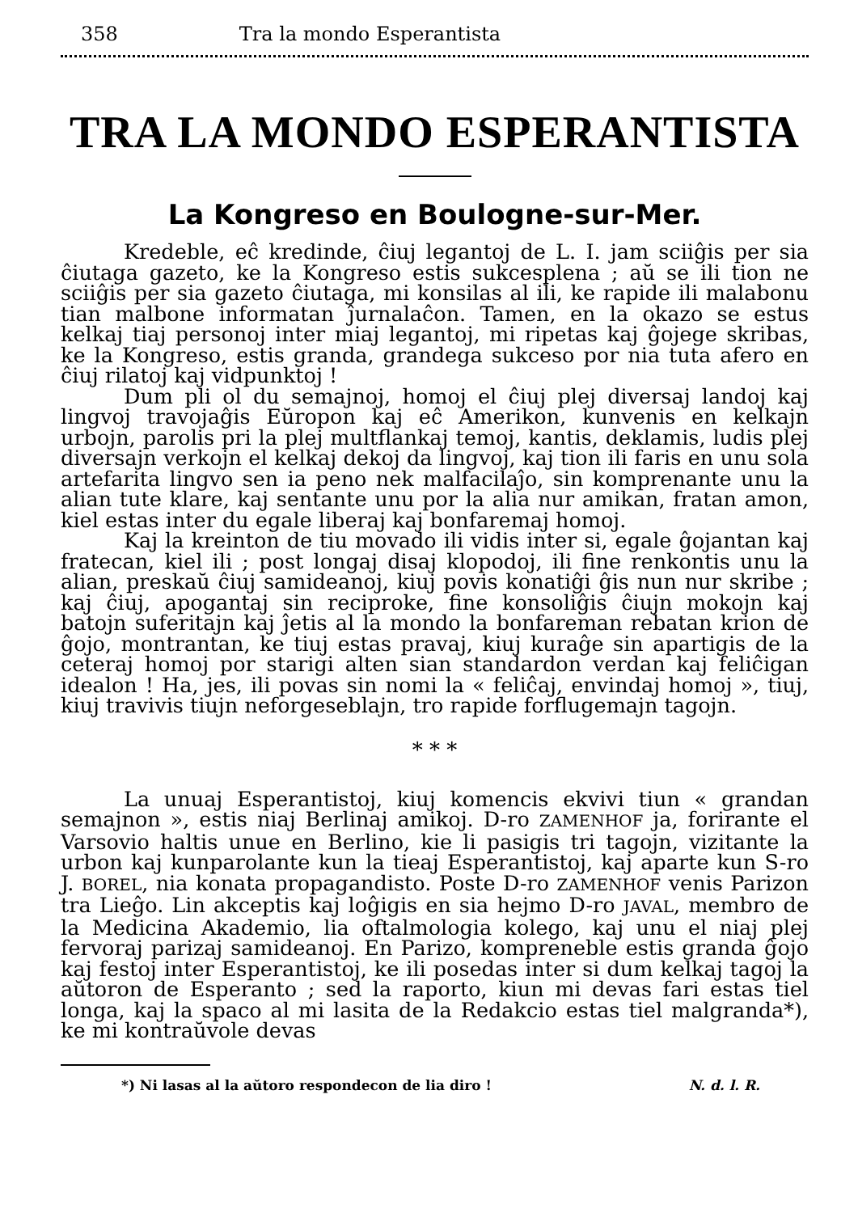358 Tra la mondo Esperantista
TRA LA MONDO ESPERANTISTA
La Kongreso en Boulogne-sur-Mer.
Kredeble, eĉ kredinde, ĉiuj legantoj de L. I. jam sciiĝis per sia ĉiutaga gazeto, ke la Kongreso estis sukcesplena ; aŭ se ili tion ne sciiĝis per sia gazeto ĉiutaga, mi konsilas al ili, ke rapide ili malabonu tian malbone informatan ĵurnalaĉon. Tamen, en la okazo se estus kelkaj tiaj personoj inter miaj legantoj, mi ripetas kaj ĝojege skribas, ke la Kongreso, estis granda, grandega sukceso por nia tuta afero en ĉiuj rilatoj kaj vidpunktoj !
Dum pli ol du semajnoj, homoj el ĉiuj plej diversaj landoj kaj lingvoj travojaĝis Eŭropon kaj eĉ Amerikon, kunvenis en kelkajn urbojn, parolis pri la plej multflankaj temoj, kantis, deklamis, ludis plej diversajn verkojn el kelkaj dekoj da lingvoj, kaj tion ili faris en unu sola artefarita lingvo sen ia peno nek malfacilaĵo, sin komprenante unu la alian tute klare, kaj sentante unu por la alia nur amikan, fratan amon, kiel estas inter du egale liberaj kaj bonfaremaj homoj.
Kaj la kreinton de tiu movado ili vidis inter si, egale ĝojantan kaj fratecan, kiel ili ; post longaj disaj klopodoj, ili fine renkontis unu la alian, preskaŭ ĉiuj samideanoj, kiuj povis konatiĝi ĝis nun nur skribe ; kaj ĉiuj, apogantaj sin reciproke, fine konsoliĝis ĉiujn mokojn kaj batojn suferitajn kaj ĵetis al la mondo la bonfareman rebatan krion de ĝojo, montrantan, ke tiuj estas pravaj, kiuj kuraĝe sin apartigis de la ceteraj homoj por starigi alten sian standardon verdan kaj feliĉigan idealon ! Ha, jes, ili povas sin nomi la « feliĉaj, envindaj homoj », tiuj, kiuj travivis tiujn neforgeseblajn, tro rapide forflugemajn tagojn.
* * *
La unuaj Esperantistoj, kiuj komencis ekvivi tiun « grandan semajnon », estis niaj Berlinaj amikoj. D-ro ZAMENHOF ja, forirante el Varsovio haltis unue en Berlino, kie li pasigis tri tagojn, vizitante la urbon kaj kunparolante kun la tieaj Esperantistoj, kaj aparte kun S-ro J. BOREL, nia konata propagandisto. Poste D-ro ZAMENHOF venis Parizon tra Lieĝo. Lin akceptis kaj loĝigis en sia hejmo D-ro JAVAL, membro de la Medicina Akademio, lia oftalmologia kolego, kaj unu el niaj plej fervoraj parizaj samideanoj. En Parizo, kompreneble estis granda ĝojo kaj festoj inter Esperantistoj, ke ili posedas inter si dum kelkaj tagoj la aŭtoron de Esperanto ; sed la raporto, kiun mi devas fari estas tiel longa, kaj la spaco al mi lasita de la Redakcio estas tiel malgranda*), ke mi kontraŭvole devas
*) Ni lasas al la aŭtoro respondecon de lia diro ! N. d. l. R.